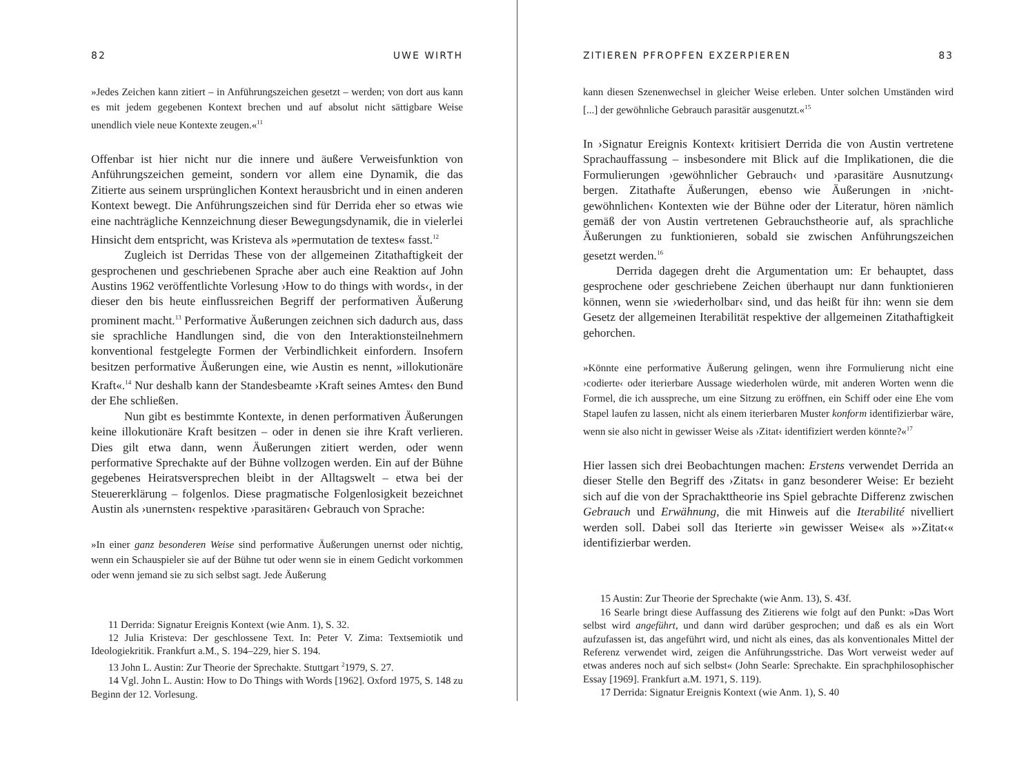82 UWE WIRTH
»Jedes Zeichen kann zitiert – in Anführungszeichen gesetzt – werden; von dort aus kann es mit jedem gegebenen Kontext brechen und auf absolut nicht sättigbare Weise unendlich viele neue Kontexte zeugen.«<sup>11</sup>
Offenbar ist hier nicht nur die innere und äußere Verweisfunktion von Anführungszeichen gemeint, sondern vor allem eine Dynamik, die das Zitierte aus seinem ursprünglichen Kontext herausbricht und in einen anderen Kontext bewegt. Die Anführungszeichen sind für Derrida eher so etwas wie eine nachträgliche Kennzeichnung dieser Bewegungsdynamik, die in vielerlei Hinsicht dem entspricht, was Kristeva als »permutation de textes« fasst.<sup>12</sup>
Zugleich ist Derridas These von der allgemeinen Zitathaftigkeit der gesprochenen und geschriebenen Sprache aber auch eine Reaktion auf John Austins 1962 veröffentlichte Vorlesung ›How to do things with words‹, in der dieser den bis heute einflussreichen Begriff der performativen Äußerung prominent macht.<sup>13</sup> Performative Äußerungen zeichnen sich dadurch aus, dass sie sprachliche Handlungen sind, die von den Interaktionsteilnehmern konventional festgelegte Formen der Verbindlichkeit einfordern. Insofern besitzen performative Äußerungen eine, wie Austin es nennt, »illokutionäre Kraft«.<sup>14</sup> Nur deshalb kann der Standesbeamte ›Kraft seines Amtes‹ den Bund der Ehe schließen.
Nun gibt es bestimmte Kontexte, in denen performativen Äußerungen keine illokutionäre Kraft besitzen – oder in denen sie ihre Kraft verlieren. Dies gilt etwa dann, wenn Äußerungen zitiert werden, oder wenn performative Sprechakte auf der Bühne vollzogen werden. Ein auf der Bühne gegebenes Heiratsversprechen bleibt in der Alltagswelt – etwa bei der Steuererklärung – folgenlos. Diese pragmatische Folgenlosigkeit bezeichnet Austin als ›unernsten‹ respektive ›parasitären‹ Gebrauch von Sprache:
»In einer ganz besonderen Weise sind performative Äußerungen unernst oder nichtig, wenn ein Schauspieler sie auf der Bühne tut oder wenn sie in einem Gedicht vorkommen oder wenn jemand sie zu sich selbst sagt. Jede Äußerung
11 Derrida: Signatur Ereignis Kontext (wie Anm. 1), S. 32.
12 Julia Kristeva: Der geschlossene Text. In: Peter V. Zima: Textsemiotik und Ideologiekritik. Frankfurt a.M., S. 194–229, hier S. 194.
13 John L. Austin: Zur Theorie der Sprechakte. Stuttgart <sup>2</sup>1979, S. 27.
14 Vgl. John L. Austin: How to Do Things with Words [1962]. Oxford 1975, S. 148 zu Beginn der 12. Vorlesung.
ZITIEREN PFROPFEN EXZERPIEREN 83
kann diesen Szenenwechsel in gleicher Weise erleben. Unter solchen Umständen wird [...] der gewöhnliche Gebrauch parasitär ausgenutzt.«<sup>15</sup>
In ›Signatur Ereignis Kontext‹ kritisiert Derrida die von Austin vertretene Sprachauffassung – insbesondere mit Blick auf die Implikationen, die die Formulierungen ›gewöhnlicher Gebrauch‹ und ›parasitäre Ausnutzung‹ bergen. Zitathafte Äußerungen, ebenso wie Äußerungen in ›nicht-gewöhnlichen‹ Kontexten wie der Bühne oder der Literatur, hören nämlich gemäß der von Austin vertretenen Gebrauchstheorie auf, als sprachliche Äußerungen zu funktionieren, sobald sie zwischen Anführungszeichen gesetzt werden.<sup>16</sup>
Derrida dagegen dreht die Argumentation um: Er behauptet, dass gesprochene oder geschriebene Zeichen überhaupt nur dann funktionieren können, wenn sie ›wiederholbar‹ sind, und das heißt für ihn: wenn sie dem Gesetz der allgemeinen Iterabilität respektive der allgemeinen Zitathaftigkeit gehorchen.
»Könnte eine performative Äußerung gelingen, wenn ihre Formulierung nicht eine ›codierte‹ oder iterierbare Aussage wiederholen würde, mit anderen Worten wenn die Formel, die ich ausspreche, um eine Sitzung zu eröffnen, ein Schiff oder eine Ehe vom Stapel laufen zu lassen, nicht als einem iterierbaren Muster konform identifizierbar wäre, wenn sie also nicht in gewisser Weise als ›Zitat‹ identifiziert werden könnte?«<sup>17</sup>
Hier lassen sich drei Beobachtungen machen: Erstens verwendet Derrida an dieser Stelle den Begriff des ›Zitats‹ in ganz besonderer Weise: Er bezieht sich auf die von der Sprachakttheorie ins Spiel gebrachte Differenz zwischen Gebrauch und Erwähnung, die mit Hinweis auf die Iterabilité nivelliert werden soll. Dabei soll das Iterierte »in gewisser Weise« als »›Zitat‹« identifizierbar werden.
15 Austin: Zur Theorie der Sprechakte (wie Anm. 13), S. 43f.
16 Searle bringt diese Auffassung des Zitierens wie folgt auf den Punkt: »Das Wort selbst wird angeführt, und dann wird darüber gesprochen; und daß es als ein Wort aufzufassen ist, das angeführt wird, und nicht als eines, das als konventionales Mittel der Referenz verwendet wird, zeigen die Anführungsstriche. Das Wort verweist weder auf etwas anderes noch auf sich selbst« (John Searle: Sprechakte. Ein sprachphilosophischer Essay [1969]. Frankfurt a.M. 1971, S. 119).
17 Derrida: Signatur Ereignis Kontext (wie Anm. 1), S. 40